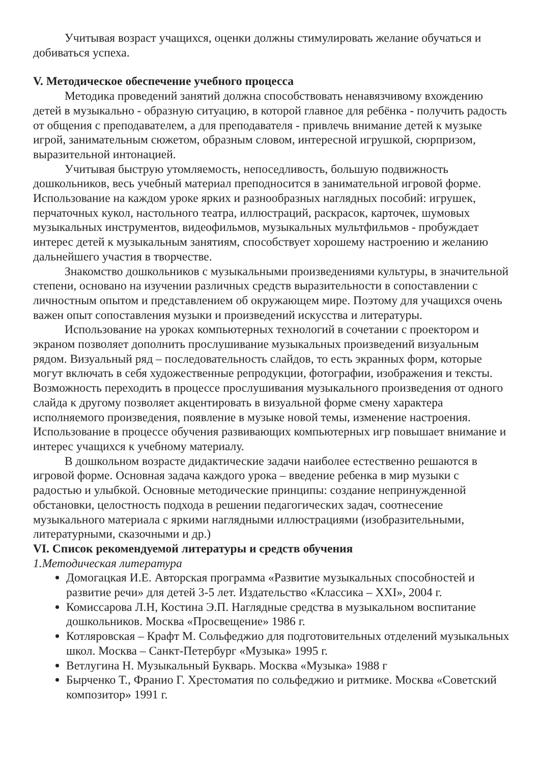Учитывая возраст учащихся, оценки должны стимулировать желание обучаться и добиваться успеха.
V. Методическое обеспечение учебного процесса
Методика проведений занятий должна способствовать ненавязчивому вхождению детей в музыкально - образную ситуацию, в которой главное для ребёнка - получить радость от общения с преподавателем, а для преподавателя - привлечь внимание детей к музыке игрой, занимательным сюжетом, образным словом, интересной игрушкой, сюрпризом, выразительной интонацией.
Учитывая быструю утомляемость, непоседливость, большую подвижность дошкольников, весь учебный материал преподносится в занимательной игровой форме. Использование на каждом уроке ярких и разнообразных наглядных пособий: игрушек, перчаточных кукол, настольного театра, иллюстраций, раскрасок, карточек, шумовых музыкальных инструментов, видеофильмов, музыкальных мультфильмов - пробуждает интерес детей к музыкальным занятиям, способствует хорошему настроению и желанию дальнейшего участия в творчестве.
Знакомство дошкольников с музыкальными произведениями культуры, в значительной степени, основано на изучении различных средств выразительности в сопоставлении с личностным опытом и представлением об окружающем мире. Поэтому для учащихся очень важен опыт сопоставления музыки и произведений искусства и литературы.
Использование на уроках компьютерных технологий в сочетании с проектором и экраном позволяет дополнить прослушивание музыкальных произведений визуальным рядом. Визуальный ряд – последовательность слайдов, то есть экранных форм, которые могут включать в себя художественные репродукции, фотографии, изображения и тексты. Возможность переходить в процессе прослушивания музыкального произведения от одного слайда к другому позволяет акцентировать в визуальной форме смену характера исполняемого произведения, появление в музыке новой темы, изменение настроения. Использование в процессе обучения развивающих компьютерных игр повышает внимание и интерес учащихся к учебному материалу.
В дошкольном возрасте дидактические задачи наиболее естественно решаются в игровой форме. Основная задача каждого урока – введение ребенка в мир музыки с радостью и улыбкой. Основные методические принципы: создание непринужденной обстановки, целостность подхода в решении педагогических задач, соотнесение музыкального материала с яркими наглядными иллюстрациями (изобразительными, литературными, сказочными и др.)
VI. Список рекомендуемой литературы и средств обучения
1.Методическая литература
Домогацкая И.Е. Авторская программа «Развитие музыкальных способностей и развитие речи» для детей 3-5 лет. Издательство «Классика – XXI», 2004 г.
Комиссарова Л.Н, Костина Э.П. Наглядные средства в музыкальном воспитание дошкольников. Москва «Просвещение» 1986 г.
Котляровская – Крафт М. Сольфеджио для подготовительных отделений музыкальных школ. Москва – Санкт-Петербург «Музыка» 1995 г.
Ветлугина Н. Музыкальный Букварь. Москва «Музыка» 1988 г
Бырченко Т., Франио Г. Хрестоматия по сольфеджио и ритмике. Москва «Советский композитор» 1991 г.